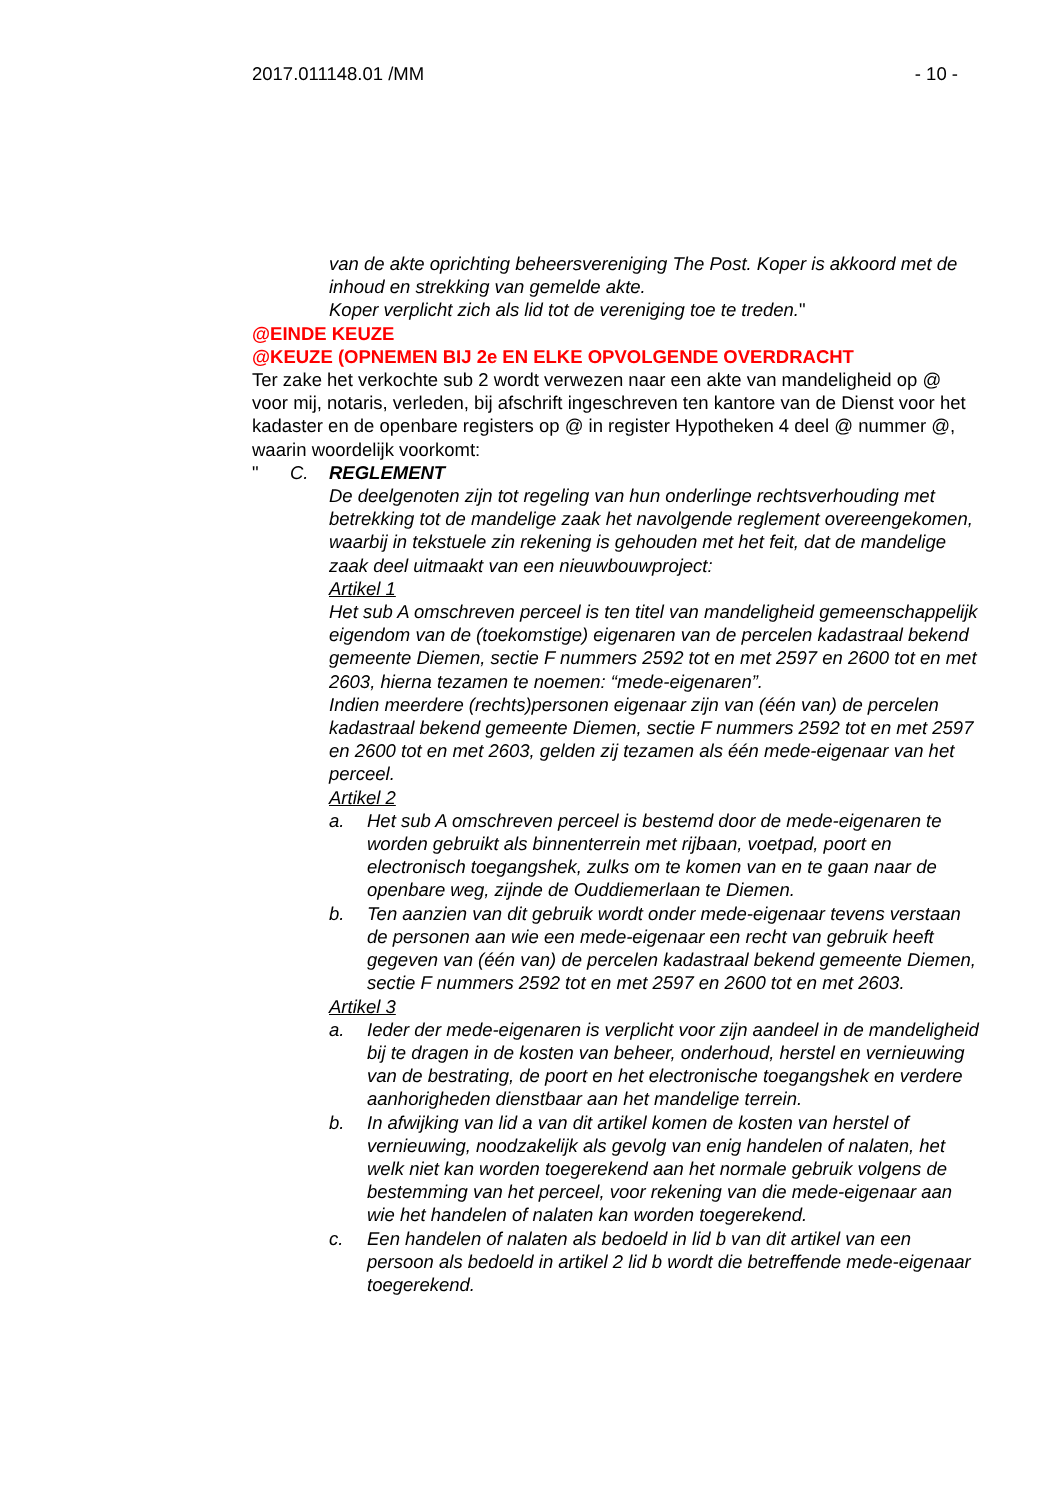2017.011148.01 /MM - 10 -
van de akte oprichting beheersvereniging The Post. Koper is akkoord met de inhoud en strekking van gemelde akte.
Koper verplicht zich als lid tot de vereniging toe te treden."
@EINDE KEUZE
@KEUZE (OPNEMEN BIJ 2e EN ELKE OPVOLGENDE OVERDRACHT
Ter zake het verkochte sub 2 wordt verwezen naar een akte van mandeligheid op @ voor mij, notaris, verleden, bij afschrift ingeschreven ten kantore van de Dienst voor het kadaster en de openbare registers op @ in register Hypotheken 4 deel @ nummer @, waarin woordelijk voorkomt:
" C. REGLEMENT
De deelgenoten zijn tot regeling van hun onderlinge rechtsverhouding met betrekking tot de mandelige zaak het navolgende reglement overeengekomen, waarbij in tekstuele zin rekening is gehouden met het feit, dat de mandelige zaak deel uitmaakt van een nieuwbouwproject:
Artikel 1
Het sub A omschreven perceel is ten titel van mandeligheid gemeenschappelijk eigendom van de (toekomstige) eigenaren van de percelen kadastraal bekend gemeente Diemen, sectie F nummers 2592 tot en met 2597 en 2600 tot en met 2603, hierna tezamen te noemen: “mede-eigenaren”.
Indien meerdere (rechts)personen eigenaar zijn van (één van) de percelen kadastraal bekend gemeente Diemen, sectie F nummers 2592 tot en met 2597 en 2600 tot en met 2603, gelden zij tezamen als één mede-eigenaar van het perceel.
Artikel 2
a. Het sub A omschreven perceel is bestemd door de mede-eigenaren te worden gebruikt als binnenterrein met rijbaan, voetpad, poort en electronisch toegangshek, zulks om te komen van en te gaan naar de openbare weg, zijnde de Ouddiemerlaan te Diemen.
b. Ten aanzien van dit gebruik wordt onder mede-eigenaar tevens verstaan de personen aan wie een mede-eigenaar een recht van gebruik heeft gegeven van (één van) de percelen kadastraal bekend gemeente Diemen, sectie F nummers 2592 tot en met 2597 en 2600 tot en met 2603.
Artikel 3
a. Ieder der mede-eigenaren is verplicht voor zijn aandeel in de mandeligheid bij te dragen in de kosten van beheer, onderhoud, herstel en vernieuwing van de bestrating, de poort en het electronische toegangshek en verdere aanhorigheden dienstbaar aan het mandelige terrein.
b. In afwijking van lid a van dit artikel komen de kosten van herstel of vernieuwing, noodzakelijk als gevolg van enig handelen of nalaten, het welk niet kan worden toegerekend aan het normale gebruik volgens de bestemming van het perceel, voor rekening van die mede-eigenaar aan wie het handelen of nalaten kan worden toegerekend.
c. Een handelen of nalaten als bedoeld in lid b van dit artikel van een persoon als bedoeld in artikel 2 lid b wordt die betreffende mede-eigenaar toegerekend.